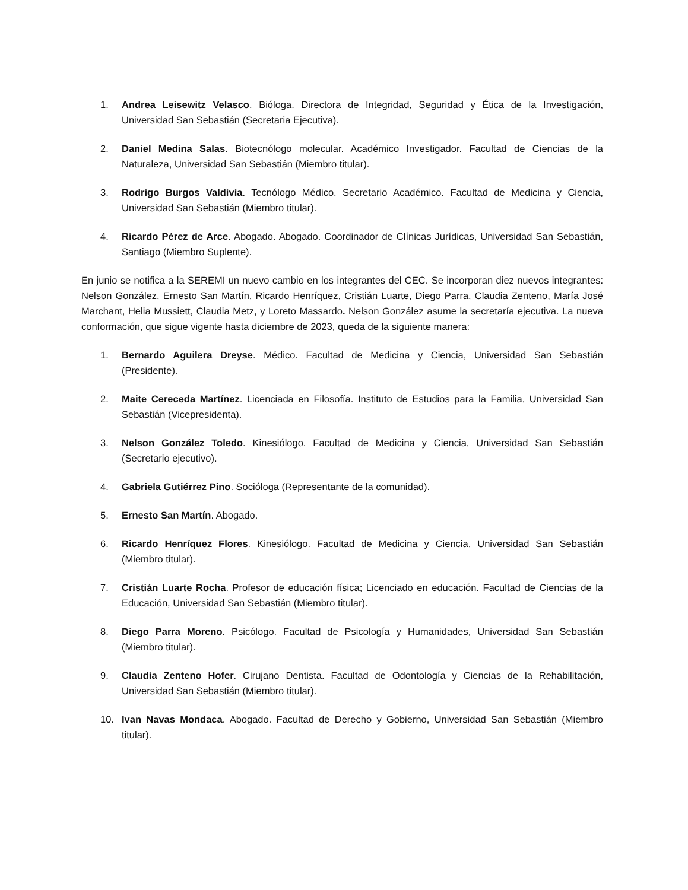1. Andrea Leisewitz Velasco. Bióloga. Directora de Integridad, Seguridad y Ética de la Investigación, Universidad San Sebastián (Secretaria Ejecutiva).
2. Daniel Medina Salas. Biotecnólogo molecular. Académico Investigador. Facultad de Ciencias de la Naturaleza, Universidad San Sebastián (Miembro titular).
3. Rodrigo Burgos Valdivia. Tecnólogo Médico. Secretario Académico. Facultad de Medicina y Ciencia, Universidad San Sebastián (Miembro titular).
4. Ricardo Pérez de Arce. Abogado. Abogado. Coordinador de Clínicas Jurídicas, Universidad San Sebastián, Santiago (Miembro Suplente).
En junio se notifica a la SEREMI un nuevo cambio en los integrantes del CEC. Se incorporan diez nuevos integrantes: Nelson González, Ernesto San Martín, Ricardo Henríquez, Cristián Luarte, Diego Parra, Claudia Zenteno, María José Marchant, Helia Mussiett, Claudia Metz, y Loreto Massardo. Nelson González asume la secretaría ejecutiva. La nueva conformación, que sigue vigente hasta diciembre de 2023, queda de la siguiente manera:
1. Bernardo Aguilera Dreyse. Médico. Facultad de Medicina y Ciencia, Universidad San Sebastián (Presidente).
2. Maite Cereceda Martínez. Licenciada en Filosofía. Instituto de Estudios para la Familia, Universidad San Sebastián (Vicepresidenta).
3. Nelson González Toledo. Kinesiólogo. Facultad de Medicina y Ciencia, Universidad San Sebastián (Secretario ejecutivo).
4. Gabriela Gutiérrez Pino. Socióloga (Representante de la comunidad).
5. Ernesto San Martín. Abogado.
6. Ricardo Henríquez Flores. Kinesiólogo. Facultad de Medicina y Ciencia, Universidad San Sebastián (Miembro titular).
7. Cristián Luarte Rocha. Profesor de educación física; Licenciado en educación. Facultad de Ciencias de la Educación, Universidad San Sebastián (Miembro titular).
8. Diego Parra Moreno. Psicólogo. Facultad de Psicología y Humanidades, Universidad San Sebastián (Miembro titular).
9. Claudia Zenteno Hofer. Cirujano Dentista. Facultad de Odontología y Ciencias de la Rehabilitación, Universidad San Sebastián (Miembro titular).
10. Ivan Navas Mondaca. Abogado. Facultad de Derecho y Gobierno, Universidad San Sebastián (Miembro titular).